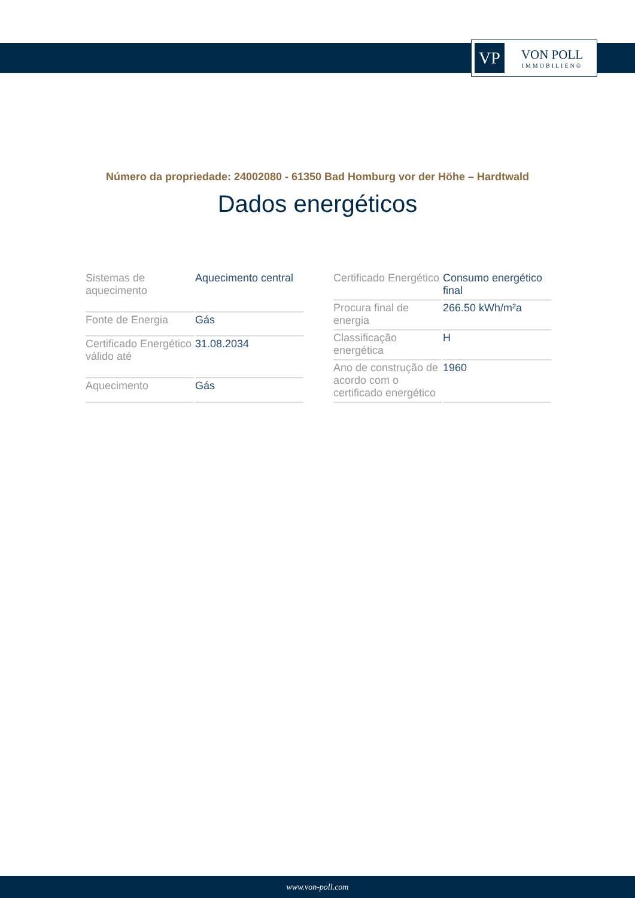VP
VON POLL
IMMOBILIEN®
Número da propriedade: 24002080 - 61350 Bad Homburg vor der Höhe – Hardtwald
Dados energéticos
| Sistemas de aquecimento | Aquecimento central |
| Fonte de Energia | Gás |
| Certificado Energético válido até | 31.08.2034 |
| Aquecimento | Gás |
| Certificado Energético | Consumo energético final |
| Procura final de energia | 266.50 kWh/m²a |
| Classificação energética | H |
| Ano de construção de acordo com o certificado energético | 1960 |
www.von-poll.com